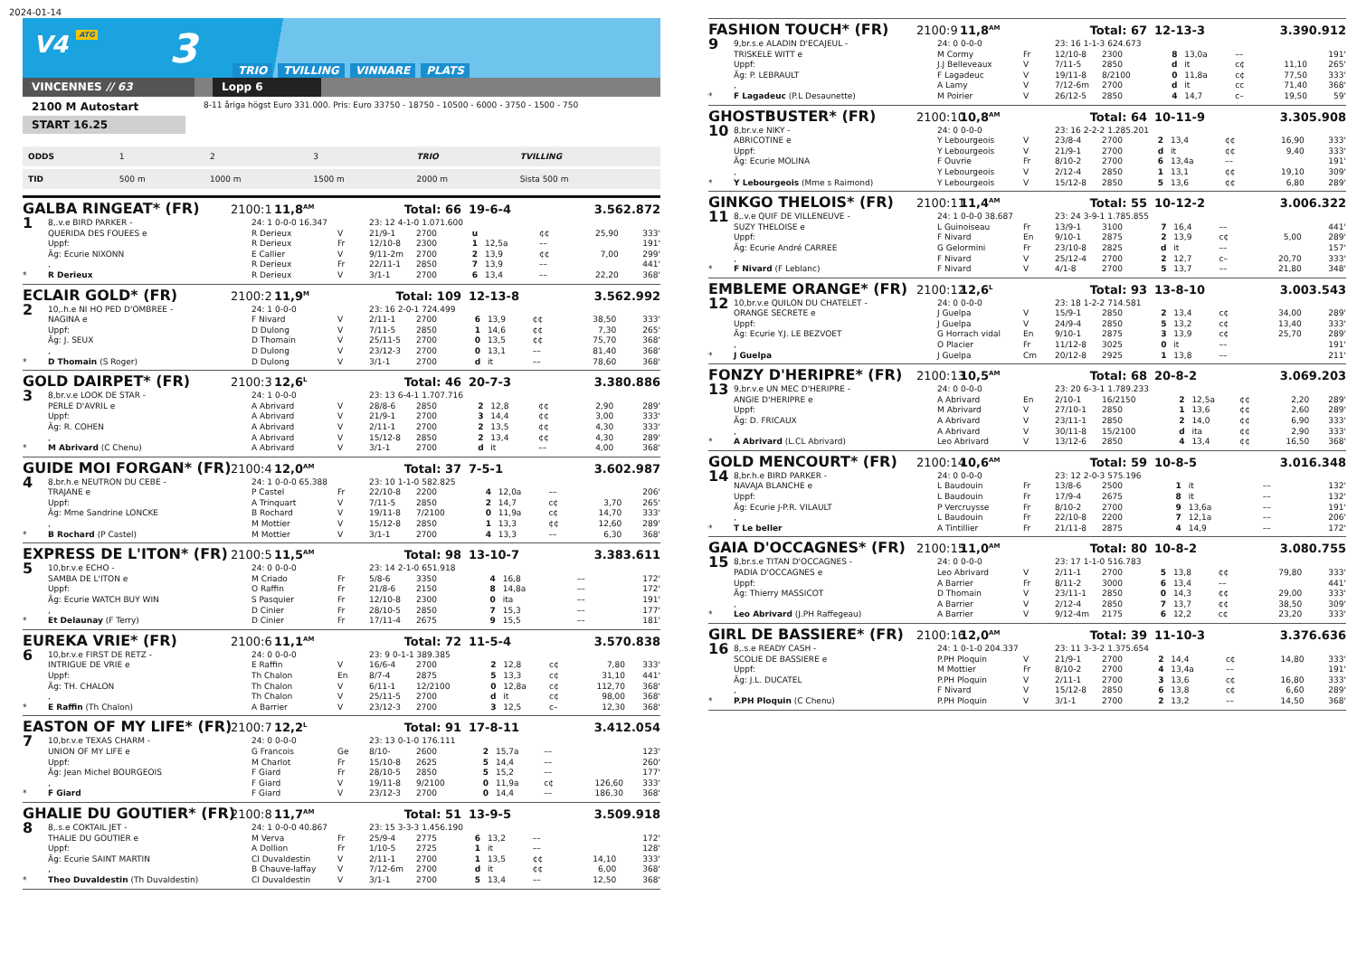2024-01-14
V4 ATG
3
TRIO TVILLING VINNARE PLATS
VINCENNES // 63 Lopp 6
2100 M Autostart
8-11 åriga högst Euro 331.000. Pris: Euro 33750 - 18750 - 10500 - 6000 - 3750 - 1500 - 750
START 16.25
| ODDS | 1 | 2 | 3 | TRIO | TVILLING |
| TID | 500 m | 1000 m | 1500 m | 2000 m | Sista 500 m |
GALBA RINGEAT* (FR) 2100:1 11,8<sup>AM</sup> Total: 66 19-6-4 3.562.872
| 1 | 8,.v.e BIRD PARKER - | 24: 1 0-0-0 16.347 | | 23: 12 4-1-0 1.071.600 | | | | | | |
| | QUERIDA DES FOUEES e | R Derieux | V | 21/9-1 | 2700 | u | | ¢¢ | 25,90 | 333' |
| | Uppf: | R Derieux | Fr | 12/10-8 | 2300 | 1 | 12,5a | –– | | 191' |
| | Äg: Ecurie NIXONN | E Callier | V | 9/11-2m | 2700 | 2 | 13,9 | ¢¢ | 7,00 | 299' |
| | , | R Derieux | Fr | 22/11-1 | 2850 | 7 | 13,9 | –– | | 441' |
| * | R Derieux | R Derieux | V | 3/1-1 | 2700 | 6 | 13,4 | –– | 22,20 | 368' |
ECLAIR GOLD* (FR) 2100:2 11,9<sup>M</sup> Total: 109 12-13-8 3.562.992
| 2 | 10,.h.e NI HO PED D'OMBREE - | 24: 1 0-0-0 | | 23: 16 2-0-1 724.499 | | | | | | |
| | NAGINA e | F Nivard | V | 2/11-1 | 2700 | 6 | 13,9 | ¢¢ | 38,50 | 333' |
| | Uppf: | D Dulong | V | 7/11-5 | 2850 | 1 | 14,6 | ¢¢ | 7,30 | 265' |
| | Äg: J. SEUX | D Thomain | V | 25/11-5 | 2700 | 0 | 13,5 | ¢¢ | 75,70 | 368' |
| | , | D Dulong | V | 23/12-3 | 2700 | 0 | 13,1 | –– | 81,40 | 368' |
| * | D Thomain (S Roger) | D Dulong | V | 3/1-1 | 2700 | d | it | –– | 78,60 | 368' |
GOLD DAIRPET* (FR) 2100:3 12,6<sup>L</sup> Total: 46 20-7-3 3.380.886
| 3 | 8,br.v.e LOOK DE STAR - | 24: 1 0-0-0 | | 23: 13 6-4-1 1.707.716 | | | | | | |
| | PERLE D'AVRIL e | A Abrivard | V | 28/8-6 | 2850 | 2 | 12,8 | ¢¢ | 2,90 | 289' |
| | Uppf: | A Abrivard | V | 21/9-1 | 2700 | 3 | 14,4 | ¢¢ | 3,00 | 333' |
| | Äg: R. COHEN | A Abrivard | V | 2/11-1 | 2700 | 2 | 13,5 | ¢¢ | 4,30 | 333' |
| | , | A Abrivard | V | 15/12-8 | 2850 | 2 | 13,4 | ¢¢ | 4,30 | 289' |
| * | M Abrivard (C Chenu) | A Abrivard | V | 3/1-1 | 2700 | d | it | –– | 4,00 | 368' |
GUIDE MOI FORGAN* (FR) 2100:4 12,0<sup>AM</sup> Total: 37 7-5-1 3.602.987
| 4 | 8,br.h.e NEUTRON DU CEBE - | 24: 1 0-0-0 65.388 | | 23: 10 1-1-0 582.825 | | | | | | |
| | TRAJANE e | P Castel | Fr | 22/10-8 | 2200 | 4 | 12,0a | –– | | 206' |
| | Uppf: | A Trinquart | V | 7/11-5 | 2850 | 2 | 14,7 | c¢ | 3,70 | 265' |
| | Äg: Mme Sandrine LONCKE | B Rochard | V | 19/11-8 | 7/2100 | 0 | 11,9a | c¢ | 14,70 | 333' |
| | , | M Mottier | V | 15/12-8 | 2850 | 1 | 13,3 | ¢¢ | 12,60 | 289' |
| * | B Rochard (P Castel) | M Mottier | V | 3/1-1 | 2700 | 4 | 13,3 | –– | 6,30 | 368' |
EXPRESS DE L'ITON* (FR) 2100:5 11,5<sup>AM</sup> Total: 98 13-10-7 3.383.611
| 5 | 10,br.v.e ECHO - | 24: 0 0-0-0 | | 23: 14 2-1-0 651.918 | | | | | | |
| | SAMBA DE L'ITON e | M Criado | Fr | 5/8-6 | 3350 | 4 | 16,8 | –– | | 172' |
| | Uppf: | O Raffin | Fr | 21/8-6 | 2150 | 8 | 14,8a | –– | | 172' |
| | Äg: Ecurie WATCH BUY WIN | S Pasquier | Fr | 12/10-8 | 2300 | 0 | ita | –– | | 191' |
| | , | D Cinier | Fr | 28/10-5 | 2850 | 7 | 15,3 | –– | | 177' |
| * | Et Delaunay (F Terry) | D Cinier | Fr | 17/11-4 | 2675 | 9 | 15,5 | –– | | 181' |
EUREKA VRIE* (FR) 2100:6 11,1<sup>AM</sup> Total: 72 11-5-4 3.570.838
| 6 | 10,br.v.e FIRST DE RETZ - | 24: 0 0-0-0 | | 23: 9 0-1-1 389.385 | | | | | | |
| | INTRIGUE DE VRIE e | E Raffin | V | 16/6-4 | 2700 | 2 | 12,8 | c¢ | 7,80 | 333' |
| | Uppf: | Th Chalon | En | 8/7-4 | 2875 | 5 | 13,3 | c¢ | 31,10 | 441' |
| | Äg: TH. CHALON | Th Chalon | V | 6/11-1 | 12/2100 | 0 | 12,8a | c¢ | 112,70 | 368' |
| | , | Th Chalon | V | 25/11-5 | 2700 | d | it | c¢ | 98,00 | 368' |
| * | E Raffin (Th Chalon) | A Barrier | V | 23/12-3 | 2700 | 3 | 12,5 | c– | 12,30 | 368' |
EASTON OF MY LIFE* (FR) 2100:7 12,2<sup>L</sup> Total: 91 17-8-11 3.412.054
| 7 | 10,br.v.e TEXAS CHARM - | 24: 0 0-0-0 | | 23: 13 0-1-0 176.111 | | | | | | |
| | UNION OF MY LIFE e | G Francois | Ge | 8/10- | 2600 | 2 | 15,7a | –– | | 123' |
| | Uppf: | M Charlot | Fr | 15/10-8 | 2625 | 5 | 14,4 | –– | | 260' |
| | Äg: Jean Michel BOURGEOIS | F Giard | Fr | 28/10-5 | 2850 | 5 | 15,2 | –– | | 177' |
| | , | F Giard | V | 19/11-8 | 9/2100 | 0 | 11,9a | c¢ | 126,60 | 333' |
| * | F Giard | F Giard | V | 23/12-3 | 2700 | 0 | 14,4 | –– | 186,30 | 368' |
GHALIE DU GOUTIER* (FR) 2100:8 11,7<sup>AM</sup> Total: 51 13-9-5 3.509.918
| 8 | 8,.s.e COKTAIL JET - | 24: 1 0-0-0 40.867 | | 23: 15 3-3-3 1.456.190 | | | | | | |
| | THALIE DU GOUTIER e | M Verva | Fr | 25/9-4 | 2775 | 6 | 13,2 | –– | | 172' |
| | Uppf: | A Dollion | Fr | 1/10-5 | 2725 | 1 | it | –– | | 128' |
| | Äg: Ecurie SAINT MARTIN | Cl Duvaldestin | V | 2/11-1 | 2700 | 1 | 13,5 | ¢¢ | 14,10 | 333' |
| | , | B Chauve-laffay | V | 7/12-6m | 2700 | d | it | ¢¢ | 6,00 | 368' |
| * | Theo Duvaldestin (Th Duvaldestin) | Cl Duvaldestin | V | 3/1-1 | 2700 | 5 | 13,4 | –– | 12,50 | 368' |
FASHION TOUCH* (FR) 2100:9 11,8<sup>AM</sup> Total: 67 12-13-3 3.390.912
| 9 | 9,br.s.e ALADIN D'ECAJEUL - | 24: 0 0-0-0 | | 23: 16 1-1-3 624.673 | | | | | | |
| | TRISKELE WITT e | M Cormy | Fr | 12/10-8 | 2300 | 8 | 13,0a | –– | | 191' |
| | Uppf: | J.J Belleveaux | V | 7/11-5 | 2850 | d | it | c¢ | 11,10 | 265' |
| | Äg: P. LEBRAULT | F Lagadeuc | V | 19/11-8 | 8/2100 | 0 | 11,8a | c¢ | 77,50 | 333' |
| | , | A Lamy | V | 7/12-6m | 2700 | d | it | cc | 71,40 | 368' |
| * | F Lagadeuc (P.L Desaunette) | M Poirier | V | 26/12-5 | 2850 | 4 | 14,7 | c– | 19,50 | 59' |
GHOSTBUSTER* (FR) 2100:10 10,8<sup>AM</sup> Total: 64 10-11-9 3.305.908
| 10 | 8,br.v.e NIKY - | 24: 0 0-0-0 | | 23: 16 2-2-2 1.285.201 | | | | | | |
| | ABRICOTINE e | Y Lebourgeois | V | 23/8-4 | 2700 | 2 | 13,4 | ¢¢ | 16,90 | 333' |
| | Uppf: | Y Lebourgeois | V | 21/9-1 | 2700 | d | it | ¢¢ | 9,40 | 333' |
| | Äg: Ecurie MOLINA | F Ouvrie | Fr | 8/10-2 | 2700 | 6 | 13,4a | –– | | 191' |
| | , | Y Lebourgeois | V | 2/12-4 | 2850 | 1 | 13,1 | ¢¢ | 19,10 | 309' |
| * | Y Lebourgeois (Mme s Raimond) | Y Lebourgeois | V | 15/12-8 | 2850 | 5 | 13,6 | ¢¢ | 6,80 | 289' |
GINKGO THELOIS* (FR) 2100:11 11,4<sup>AM</sup> Total: 55 10-12-2 3.006.322
| 11 | 8,.v.e QUIF DE VILLENEUVE - | 24: 1 0-0-0 38.687 | | 23: 24 3-9-1 1.785.855 | | | | | | |
| | SUZY THELOISE e | L Guinoiseau | Fr | 13/9-1 | 3100 | 7 | 16,4 | –– | | 441' |
| | Uppf: | F Nivard | En | 9/10-1 | 2875 | 2 | 13,9 | c¢ | 5,00 | 289' |
| | Äg: Ecurie André CARREE | G Gelormini | Fr | 23/10-8 | 2825 | d | it | –– | | 157' |
| | , | F Nivard | V | 25/12-4 | 2700 | 2 | 12,7 | c– | 20,70 | 333' |
| * | F Nivard (F Leblanc) | F Nivard | V | 4/1-8 | 2700 | 5 | 13,7 | –– | 21,80 | 348' |
EMBLEME ORANGE* (FR) 2100:12 12,6<sup>L</sup> Total: 93 13-8-10 3.003.543
| 12 | 10,br.v.e QUILON DU CHATELET - | 24: 0 0-0-0 | | 23: 18 1-2-2 714.581 | | | | | | |
| | ORANGE SECRETE e | J Guelpa | V | 15/9-1 | 2850 | 2 | 13,4 | c¢ | 34,00 | 289' |
| | Uppf: | J Guelpa | V | 24/9-4 | 2850 | 5 | 13,2 | c¢ | 13,40 | 333' |
| | Äg: Ecurie Y.J. LE BEZVOET | G Horrach vidal | En | 9/10-1 | 2875 | 3 | 13,9 | c¢ | 25,70 | 289' |
| | , | O Placier | Fr | 11/12-8 | 3025 | 0 | it | –– | | 191' |
| * | J Guelpa | J Guelpa | Cm | 20/12-8 | 2925 | 1 | 13,8 | –– | | 211' |
FONZY D'HERIPRE* (FR) 2100:13 10,5<sup>AM</sup> Total: 68 20-8-2 3.069.203
| 13 | 9,br.v.e UN MEC D'HERIPRE - | 24: 0 0-0-0 | | 23: 20 6-3-1 1.789.233 | | | | | | |
| | ANGIE D'HERIPRE e | A Abrivard | En | 2/10-1 | 16/2150 | 2 | 12,5a | ¢¢ | 2,20 | 289' |
| | Uppf: | M Abrivard | V | 27/10-1 | 2850 | 1 | 13,6 | ¢¢ | 2,60 | 289' |
| | Äg: D. FRICAUX | A Abrivard | V | 23/11-1 | 2850 | 2 | 14,0 | ¢¢ | 6,90 | 333' |
| | , | A Abrivard | V | 30/11-8 | 15/2100 | d | ita | ¢¢ | 2,90 | 333' |
| * | A Abrivard (L.CL Abrivard) | Leo Abrivard | V | 13/12-6 | 2850 | 4 | 13,4 | ¢¢ | 16,50 | 368' |
GOLD MENCOURT* (FR) 2100:14 10,6<sup>AM</sup> Total: 59 10-8-5 3.016.348
| 14 | 8,br.h.e BIRD PARKER - | 24: 0 0-0-0 | | 23: 12 2-0-3 575.196 | | | | | | |
| | NAVAJA BLANCHE e | L Baudouin | Fr | 13/8-6 | 2500 | 1 | it | –– | | 132' |
| | Uppf: | L Baudouin | Fr | 17/9-4 | 2675 | 8 | it | –– | | 132' |
| | Äg: Ecurie J-P.R. VILAULT | P Vercruysse | Fr | 8/10-2 | 2700 | 9 | 13,6a | –– | | 191' |
| | , | L Baudouin | Fr | 22/10-8 | 2200 | 7 | 12,1a | –– | | 206' |
| * | T Le beller | A Tintillier | Fr | 21/11-8 | 2875 | 4 | 14,9 | –– | | 172' |
GAIA D'OCCAGNES* (FR) 2100:15 11,0<sup>AM</sup> Total: 80 10-8-2 3.080.755
| 15 | 8,br.s.e TITAN D'OCCAGNES - | 24: 0 0-0-0 | | 23: 17 1-1-0 516.783 | | | | | | |
| | PADIA D'OCCAGNES e | Leo Abrivard | V | 2/11-1 | 2700 | 5 | 13,8 | ¢¢ | 79,80 | 333' |
| | Uppf: | A Barrier | Fr | 8/11-2 | 3000 | 6 | 13,4 | –– | | 441' |
| | Äg: Thierry MASSICOT | D Thomain | V | 23/11-1 | 2850 | 0 | 14,3 | ¢¢ | 29,00 | 333' |
| | , | A Barrier | V | 2/12-4 | 2850 | 7 | 13,7 | ¢¢ | 38,50 | 309' |
| * | Leo Abrivard (J.PH Raffegeau) | A Barrier | V | 9/12-4m | 2175 | 6 | 12,2 | c¢ | 23,20 | 333' |
GIRL DE BASSIERE* (FR) 2100:16 12,0<sup>AM</sup> Total: 39 11-10-3 3.376.636
| 16 | 8,.s.e READY CASH - | 24: 1 0-1-0 204.337 | | 23: 11 3-3-2 1.375.654 | | | | | | |
| | SCOLIE DE BASSIERE e | P.PH Ploquin | V | 21/9-1 | 2700 | 2 | 14,4 | c¢ | 14,80 | 333' |
| | Uppf: | M Mottier | Fr | 8/10-2 | 2700 | 4 | 13,4a | –– | | 191' |
| | Äg: J.L. DUCATEL | P.PH Ploquin | V | 2/11-1 | 2700 | 3 | 13,6 | c¢ | 16,80 | 333' |
| | , | F Nivard | V | 15/12-8 | 2850 | 6 | 13,8 | c¢ | 6,60 | 289' |
| * | P.PH Ploquin (C Chenu) | P.PH Ploquin | V | 3/1-1 | 2700 | 2 | 13,2 | –– | 14,50 | 368' |